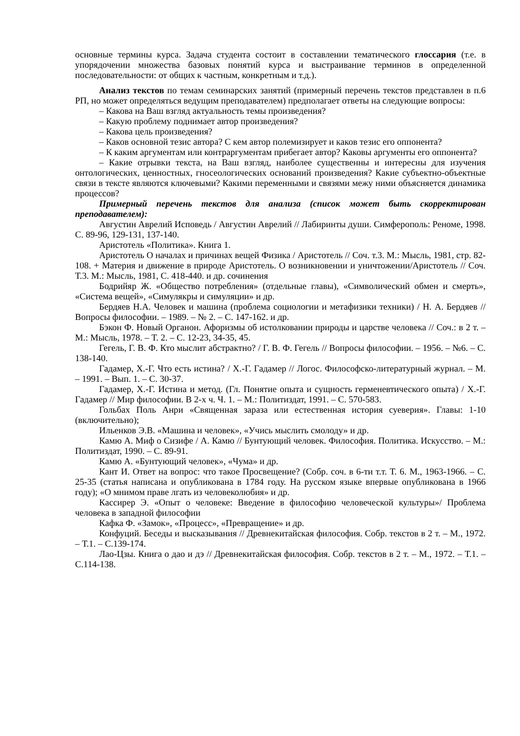основные термины курса. Задача студента состоит в составлении тематического глоссария (т.е. в упорядочении множества базовых понятий курса и выстраивание терминов в определенной последовательности: от общих к частным, конкретным и т.д.).
Анализ текстов по темам семинарских занятий (примерный перечень текстов представлен в п.6 РП, но может определяться ведущим преподавателем) предполагает ответы на следующие вопросы:
– Какова на Ваш взгляд актуальность темы произведения?
– Какую проблему поднимает автор произведения?
– Какова цель произведения?
– Каков основной тезис автора? С кем автор полемизирует и каков тезис его оппонента?
– К каким аргументам или контраргументам прибегает автор? Каковы аргументы его оппонента?
– Какие отрывки текста, на Ваш взгляд, наиболее существенны и интересны для изучения онтологических, ценностных, гносеологических оснований произведения? Какие субъектно-объектные связи в тексте являются ключевыми? Какими переменными и связями межу ними объясняется динамика процессов?
Примерный перечень текстов для анализа (список может быть скорректирован преподавателем):
Августин Аврелий Исповедь / Августин Аврелий // Лабиринты души. Симферополь: Реноме, 1998. С. 89-96, 129-131, 137-140.
Аристотель «Политика». Книга 1.
Аристотель О началах и причинах вещей Физика / Аристотель // Соч. т.3. М.: Мысль, 1981, стр. 82-108. + Материя и движение в природе Аристотель. О возникновении и уничтожении/Аристотель // Соч. Т.3. М.: Мысль, 1981, С. 418-440. и др. сочинения
Бодрийяр Ж. «Общество потребления» (отдельные главы), «Символический обмен и смерть», «Система вещей», «Симулякры и симуляции» и др.
Бердяев Н.А. Человек и машина (проблема социологии и метафизики техники) / Н. А. Бердяев //Вопросы философии. – 1989. – № 2. – С. 147-162. и др.
Бэкон Ф. Новый Органон. Афоризмы об истолковании природы и царстве человека // Соч.: в 2 т. – М.: Мысль, 1978. – Т. 2. – С. 12-23, 34-35, 45.
Гегель, Г. В. Ф. Кто мыслит абстрактно? / Г. В. Ф. Гегель // Вопросы философии. – 1956. – №6. – С. 138-140.
Гадамер, Х.-Г. Что есть истина? / Х.-Г. Гадамер // Логос. Философско-литературный журнал. – М. – 1991. – Вып. 1. – С. 30-37.
Гадамер, Х.-Г. Истина и метод. (Гл. Понятие опыта и сущность герменевтического опыта) / Х.-Г. Гадамер // Мир философии. В 2-х ч. Ч. 1. – М.: Политиздат, 1991. – С. 570-583.
Гольбах Поль Анри «Священная зараза или естественная история суеверия». Главы: 1-10 (включительно);
Ильенков Э.В. «Машина и человек», «Учись мыслить смолоду» и др.
Камю А. Миф о Сизифе / А. Камю // Бунтующий человек. Философия. Политика. Искусство. – М.: Политиздат, 1990. – С. 89-91.
Камю А. «Бунтующий человек», «Чума» и др.
Кант И. Ответ на вопрос: что такое Просвещение? (Собр. соч. в 6-ти т.т. Т. 6. М., 1963-1966. – С. 25-35 (статья написана и опубликована в 1784 году. На русском языке впервые опубликована в 1966 году); «О мнимом праве лгать из человеколюбия» и др.
Кассирер Э. «Опыт о человеке: Введение в философию человеческой культуры»/ Проблема человека в западной философии
Кафка Ф. «Замок», «Процесс», «Превращение» и др.
Конфуций. Беседы и высказывания // Древнекитайская философия. Собр. текстов в 2 т. – М., 1972. – Т.1. – С.139-174.
Лао-Цзы. Книга о дао и дэ // Древнекитайская философия. Собр. текстов в 2 т. – М., 1972. – Т.1. – С.114-138.